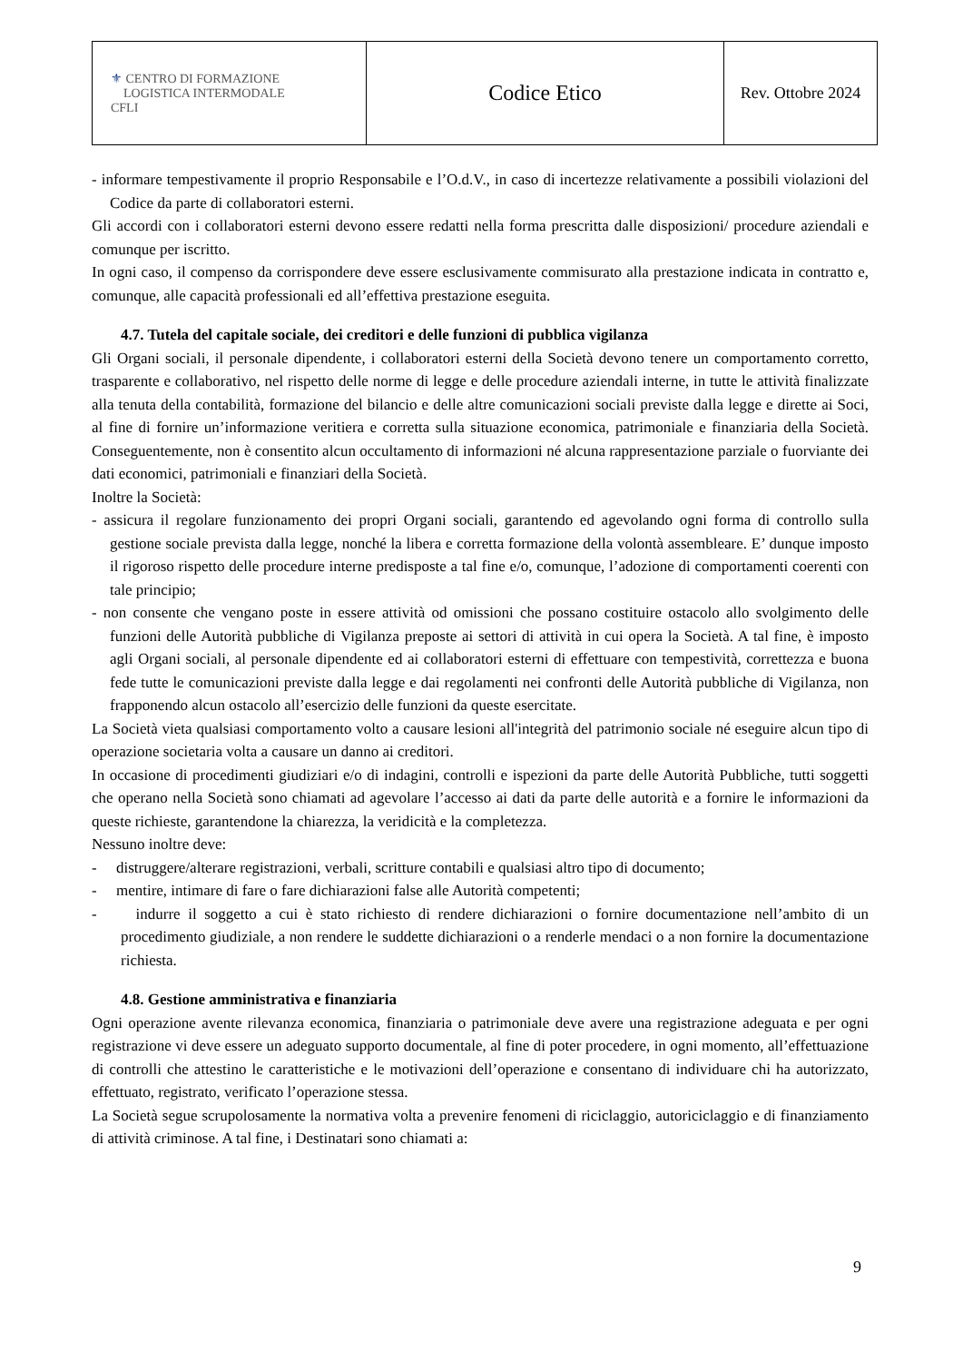| ⚜ CENTRO DI FORMAZIONE LOGISTICA INTERMODALE CFLI | Codice Etico | Rev. Ottobre 2024 |
- informare tempestivamente il proprio Responsabile e l’O.d.V., in caso di incertezze relativamente a possibili violazioni del Codice da parte di collaboratori esterni.
Gli accordi con i collaboratori esterni devono essere redatti nella forma prescritta dalle disposizioni/ procedure aziendali e comunque per iscritto.
In ogni caso, il compenso da corrispondere deve essere esclusivamente commisurato alla prestazione indicata in contratto e, comunque, alle capacità professionali ed all’effettiva prestazione eseguita.
4.7. Tutela del capitale sociale, dei creditori e delle funzioni di pubblica vigilanza
Gli Organi sociali, il personale dipendente, i collaboratori esterni della Società devono tenere un comportamento corretto, trasparente e collaborativo, nel rispetto delle norme di legge e delle procedure aziendali interne, in tutte le attività finalizzate alla tenuta della contabilità, formazione del bilancio e delle altre comunicazioni sociali previste dalla legge e dirette ai Soci, al fine di fornire un’informazione veritiera e corretta sulla situazione economica, patrimoniale e finanziaria della Società. Conseguentemente, non è consentito alcun occultamento di informazioni né alcuna rappresentazione parziale o fuorviante dei dati economici, patrimoniali e finanziari della Società.
Inoltre la Società:
- assicura il regolare funzionamento dei propri Organi sociali, garantendo ed agevolando ogni forma di controllo sulla gestione sociale prevista dalla legge, nonché la libera e corretta formazione della volontà assembleare. E’ dunque imposto il rigoroso rispetto delle procedure interne predisposte a tal fine e/o, comunque, l’adozione di comportamenti coerenti con tale principio;
- non consente che vengano poste in essere attività od omissioni che possano costituire ostacolo allo svolgimento delle funzioni delle Autorità pubbliche di Vigilanza preposte ai settori di attività in cui opera la Società. A tal fine, è imposto agli Organi sociali, al personale dipendente ed ai collaboratori esterni di effettuare con tempestività, correttezza e buona fede tutte le comunicazioni previste dalla legge e dai regolamenti nei confronti delle Autorità pubbliche di Vigilanza, non frapponendo alcun ostacolo all’esercizio delle funzioni da queste esercitate.
La Società vieta qualsiasi comportamento volto a causare lesioni all'integrità del patrimonio sociale né eseguire alcun tipo di operazione societaria volta a causare un danno ai creditori.
In occasione di procedimenti giudiziari e/o di indagini, controlli e ispezioni da parte delle Autorità Pubbliche, tutti soggetti che operano nella Società sono chiamati ad agevolare l’accesso ai dati da parte delle autorità e a fornire le informazioni da queste richieste, garantendone la chiarezza, la veridicità e la completezza.
Nessuno inoltre deve:
- distruggere/alterare registrazioni, verbali, scritture contabili e qualsiasi altro tipo di documento;
- mentire, intimare di fare o fare dichiarazioni false alle Autorità competenti;
- indurre il soggetto a cui è stato richiesto di rendere dichiarazioni o fornire documentazione nell’ambito di un procedimento giudiziale, a non rendere le suddette dichiarazioni o a renderle mendaci o a non fornire la documentazione richiesta.
4.8. Gestione amministrativa e finanziaria
Ogni operazione avente rilevanza economica, finanziaria o patrimoniale deve avere una registrazione adeguata e per ogni registrazione vi deve essere un adeguato supporto documentale, al fine di poter procedere, in ogni momento, all’effettuazione di controlli che attestino le caratteristiche e le motivazioni dell’operazione e consentano di individuare chi ha autorizzato, effettuato, registrato, verificato l’operazione stessa.
La Società segue scrupolosamente la normativa volta a prevenire fenomeni di riciclaggio, autoriciclaggio e di finanziamento di attività criminose. A tal fine, i Destinatari sono chiamati a:
9